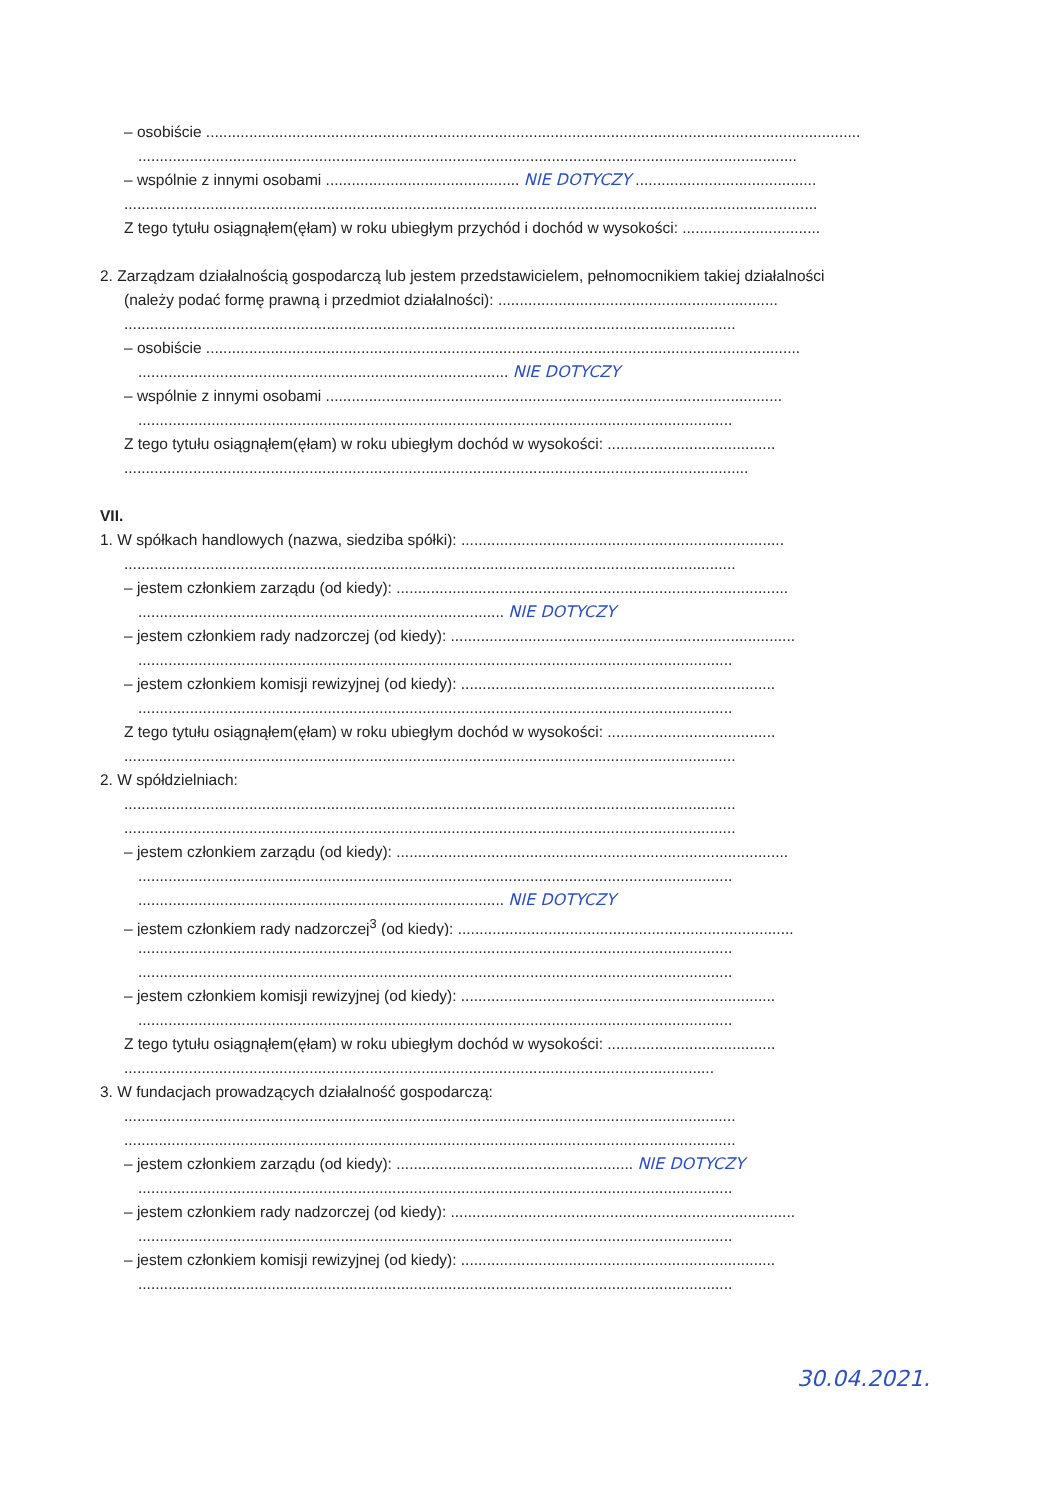– osobiście ........................................................................................................................................................
.........................................................................................................................................................
– wspólnie z innymi osobami ............................................. NIE DOTYCZY ..........................................
.................................................................................................................................................................
Z tego tytułu osiągnąłem(ęłam) w roku ubiegłym przychód i dochód w wysokości: ................................
2. Zarządzam działalnością gospodarczą lub jestem przedstawicielem, pełnomocnikiem takiej działalności
(należy podać formę prawną i przedmiot działalności): .................................................................
..............................................................................................................................................
– osobiście ..........................................................................................................................................
...................................................................................... NIE DOTYCZY
– wspólnie z innymi osobami ..........................................................................................................
..........................................................................................................................................
Z tego tytułu osiągnąłem(ęłam) w roku ubiegłym dochód w wysokości: .......................................
.................................................................................................................................................
VII.
1. W spółkach handlowych (nazwa, siedziba spółki): ...........................................................................
..............................................................................................................................................
– jestem członkiem zarządu (od kiedy): ...........................................................................................
..................................................................................... NIE DOTYCZY
– jestem członkiem rady nadzorczej (od kiedy): ................................................................................
..........................................................................................................................................
– jestem członkiem komisji rewizyjnej (od kiedy): .........................................................................
..........................................................................................................................................
Z tego tytułu osiągnąłem(ęłam) w roku ubiegłym dochód w wysokości: .......................................
..............................................................................................................................................
2. W spółdzielniach:
..............................................................................................................................................
..............................................................................................................................................
– jestem członkiem zarządu (od kiedy): ...........................................................................................
..........................................................................................................................................
..................................................................................... NIE DOTYCZY
– jestem członkiem rady nadzorczej<sup>3</sup> (od kiedy): ..............................................................................
..........................................................................................................................................
..........................................................................................................................................
– jestem członkiem komisji rewizyjnej (od kiedy): .........................................................................
..........................................................................................................................................
Z tego tytułu osiągnąłem(ęłam) w roku ubiegłym dochód w wysokości: .......................................
.........................................................................................................................................
3. W fundacjach prowadzących działalność gospodarczą:
..............................................................................................................................................
..............................................................................................................................................
– jestem członkiem zarządu (od kiedy): ....................................................... NIE DOTYCZY
..........................................................................................................................................
– jestem członkiem rady nadzorczej (od kiedy): ................................................................................
..........................................................................................................................................
– jestem członkiem komisji rewizyjnej (od kiedy): .........................................................................
..........................................................................................................................................
30.04.2021.